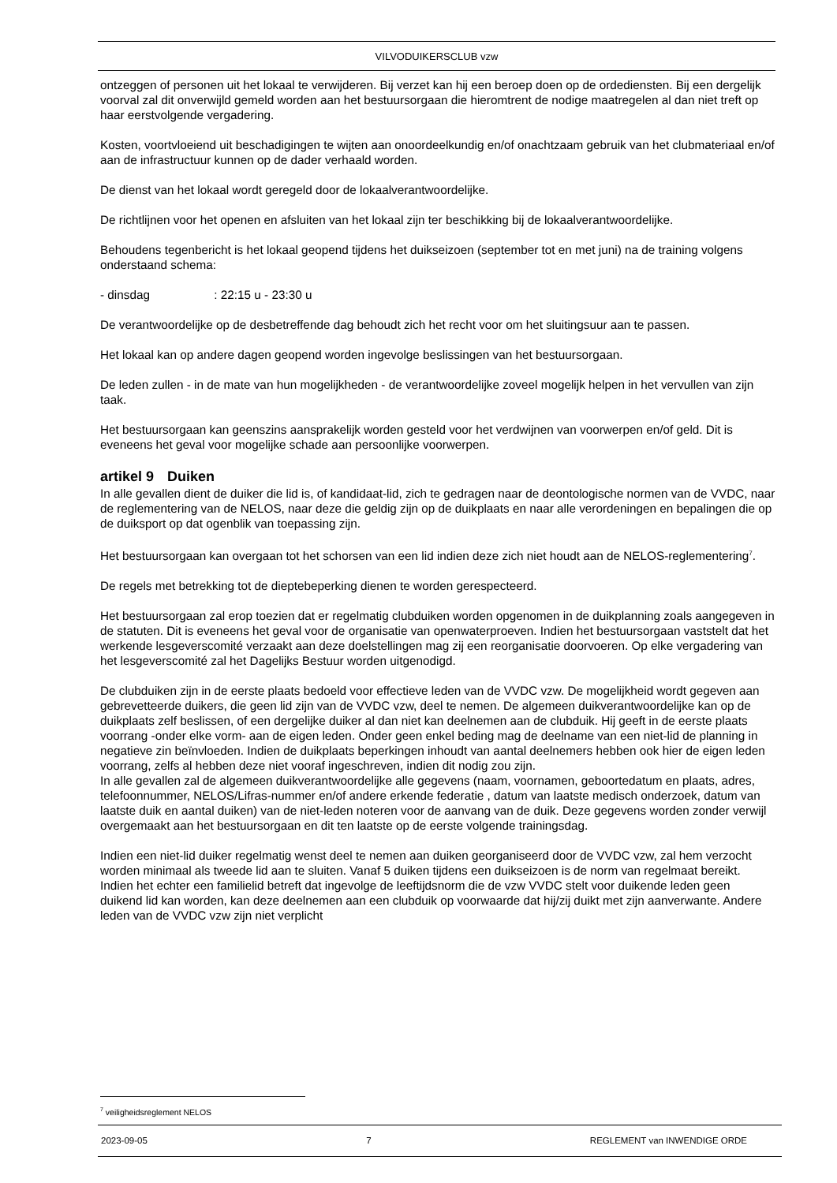VILVODUIKERSCLUB vzw
ontzeggen of personen uit het lokaal te verwijderen. Bij verzet kan hij een beroep doen op de ordediensten. Bij een dergelijk voorval zal dit onverwijld gemeld worden aan het bestuursorgaan die hieromtrent de nodige maatregelen al dan niet treft op haar eerstvolgende vergadering.
Kosten, voortvloeiend uit beschadigingen te wijten aan onoordeelkundig en/of onachtzaam gebruik van het clubmateriaal en/of aan de infrastructuur kunnen op de dader verhaald worden.
De dienst van het lokaal wordt geregeld door de lokaalverantwoordelijke.
De richtlijnen voor het openen en afsluiten van het lokaal zijn ter beschikking bij de lokaalverantwoordelijke.
Behoudens tegenbericht is het lokaal geopend tijdens het duikseizoen (september tot en met juni) na de training volgens onderstaand schema:
- dinsdag : 22:15 u - 23:30 u
De verantwoordelijke op de desbetreffende dag behoudt zich het recht voor om het sluitingsuur aan te passen.
Het lokaal kan op andere dagen geopend worden ingevolge beslissingen van het bestuursorgaan.
De leden zullen - in de mate van hun mogelijkheden - de verantwoordelijke zoveel mogelijk helpen in het vervullen van zijn taak.
Het bestuursorgaan kan geenszins aansprakelijk worden gesteld voor het verdwijnen van voorwerpen en/of geld. Dit is eveneens het geval voor mogelijke schade aan persoonlijke voorwerpen.
artikel 9 Duiken
In alle gevallen dient de duiker die lid is, of kandidaat-lid, zich te gedragen naar de deontologische normen van de VVDC, naar de reglementering van de NELOS, naar deze die geldig zijn op de duikplaats en naar alle verordeningen en bepalingen die op de duiksport op dat ogenblik van toepassing zijn.
Het bestuursorgaan kan overgaan tot het schorsen van een lid indien deze zich niet houdt aan de NELOS-reglementering<sup>7</sup>.
De regels met betrekking tot de dieptebeperking dienen te worden gerespecteerd.
Het bestuursorgaan zal erop toezien dat er regelmatig clubduiken worden opgenomen in de duikplanning zoals aangegeven in de statuten. Dit is eveneens het geval voor de organisatie van openwaterproeven. Indien het bestuursorgaan vaststelt dat het werkende lesgeverscomité verzaakt aan deze doelstellingen mag zij een reorganisatie doorvoeren. Op elke vergadering van het lesgeverscomité zal het Dagelijks Bestuur worden uitgenodigd.
De clubduiken zijn in de eerste plaats bedoeld voor effectieve leden van de VVDC vzw. De mogelijkheid wordt gegeven aan gebrevetteerde duikers, die geen lid zijn van de VVDC vzw, deel te nemen. De algemeen duikverantwoordelijke kan op de duikplaats zelf beslissen, of een dergelijke duiker al dan niet kan deelnemen aan de clubduik. Hij geeft in de eerste plaats voorrang -onder elke vorm- aan de eigen leden. Onder geen enkel beding mag de deelname van een niet-lid de planning in negatieve zin beïnvloeden. Indien de duikplaats beperkingen inhoudt van aantal deelnemers hebben ook hier de eigen leden voorrang, zelfs al hebben deze niet vooraf ingeschreven, indien dit nodig zou zijn.
In alle gevallen zal de algemeen duikverantwoordelijke alle gegevens (naam, voornamen, geboortedatum en plaats, adres, telefoonnummer, NELOS/Lifras-nummer en/of andere erkende federatie , datum van laatste medisch onderzoek, datum van laatste duik en aantal duiken) van de niet-leden noteren voor de aanvang van de duik. Deze gegevens worden zonder verwijl overgemaakt aan het bestuursorgaan en dit ten laatste op de eerste volgende trainingsdag.
Indien een niet-lid duiker regelmatig wenst deel te nemen aan duiken georganiseerd door de VVDC vzw, zal hem verzocht worden minimaal als tweede lid aan te sluiten. Vanaf 5 duiken tijdens een duikseizoen is de norm van regelmaat bereikt. Indien het echter een familielid betreft dat ingevolge de leeftijdsnorm die de vzw VVDC stelt voor duikende leden geen duikend lid kan worden, kan deze deelnemen aan een clubduik op voorwaarde dat hij/zij duikt met zijn aanverwante. Andere leden van de VVDC vzw zijn niet verplicht
<sup>7</sup> veiligheidsreglement NELOS
2023-09-05 7 REGLEMENT van INWENDIGE ORDE